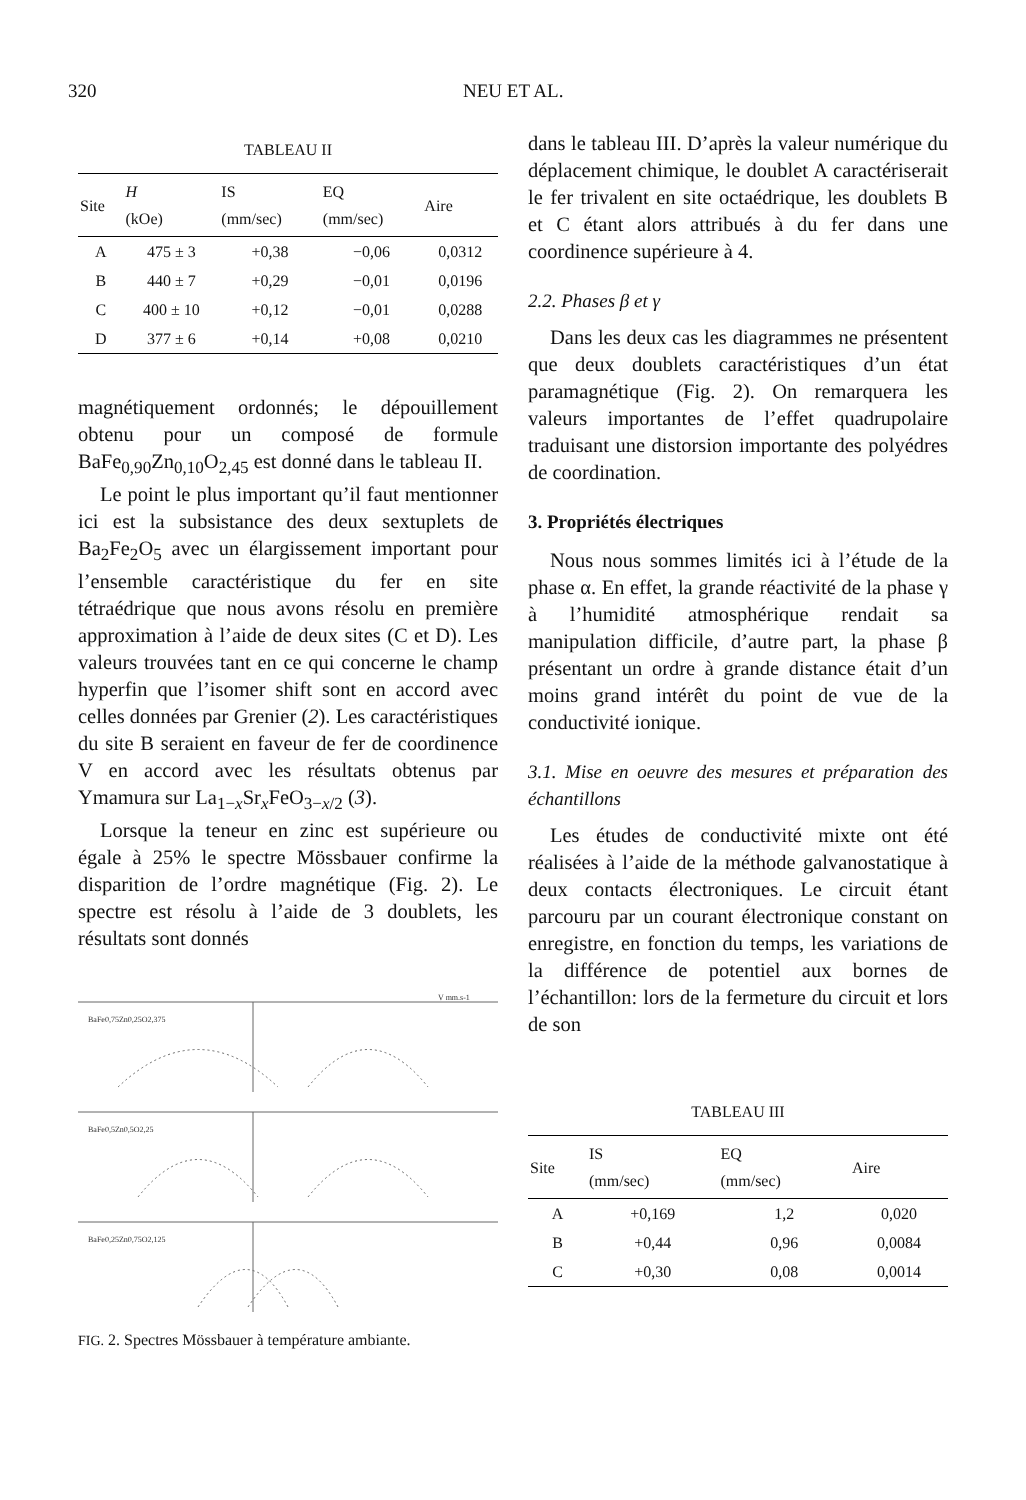320 NEU ET AL.
TABLEAU II
| Site | H (kOe) | IS (mm/sec) | EQ (mm/sec) | Aire |
| --- | --- | --- | --- | --- |
| A | 475 ± 3 | +0,38 | −0,06 | 0,0312 |
| B | 440 ± 7 | +0,29 | −0,01 | 0,0196 |
| C | 400 ± 10 | +0,12 | −0,01 | 0,0288 |
| D | 377 ± 6 | +0,14 | +0,08 | 0,0210 |
magnétiquement ordonnés; le dépouillement obtenu pour un composé de formule BaFe<sub>0,90</sub>Zn<sub>0,10</sub>O<sub>2,45</sub> est donné dans le tableau II.
Le point le plus important qu’il faut mentionner ici est la subsistance des deux sextuplets de Ba<sub>2</sub>Fe<sub>2</sub>O<sub>5</sub> avec un élargissement important pour l’ensemble caractéristique du fer en site tétraédrique que nous avons résolu en première approximation à l’aide de deux sites (C et D). Les valeurs trouvées tant en ce qui concerne le champ hyperfin que l’isomer shift sont en accord avec celles données par Grenier (2). Les caractéristiques du site B seraient en faveur de fer de coordinence V en accord avec les résultats obtenus par Ymamura sur La<sub>1−x</sub>Sr<sub>x</sub>FeO<sub>3−x/2</sub> (3).
Lorsque la teneur en zinc est supérieure ou égale à 25% le spectre Mössbauer confirme la disparition de l’ordre magnétique (Fig. 2). Le spectre est résolu à l’aide de 3 doublets, les résultats sont donnés
BaFe0,75Zn0,25O2,375
BaFe0,5Zn0,5O2,25
BaFe0,25Zn0,75O2,125
V mm.s-1
FIG. 2. Spectres Mössbauer à température ambiante.
dans le tableau III. D’après la valeur numérique du déplacement chimique, le doublet A caractériserait le fer trivalent en site octaédrique, les doublets B et C étant alors attribués à du fer dans une coordinence supérieure à 4.
2.2. Phases β et γ
Dans les deux cas les diagrammes ne présentent que deux doublets caractéristiques d’un état paramagnétique (Fig. 2). On remarquera les valeurs importantes de l’effet quadrupolaire traduisant une distorsion importante des polyédres de coordination.
3. Propriétés électriques
Nous nous sommes limités ici à l’étude de la phase α. En effet, la grande réactivité de la phase γ à l’humidité atmosphérique rendait sa manipulation difficile, d’autre part, la phase β présentant un ordre à grande distance était d’un moins grand intérêt du point de vue de la conductivité ionique.
3.1. Mise en oeuvre des mesures et préparation des échantillons
Les études de conductivité mixte ont été réalisées à l’aide de la méthode galvanostatique à deux contacts électroniques. Le circuit étant parcouru par un courant électronique constant on enregistre, en fonction du temps, les variations de la différence de potentiel aux bornes de l’échantillon: lors de la fermeture du circuit et lors de son
TABLEAU III
| Site | IS (mm/sec) | EQ (mm/sec) | Aire |
| --- | --- | --- | --- |
| A | +0,169 | 1,2 | 0,020 |
| B | +0,44 | 0,96 | 0,0084 |
| C | +0,30 | 0,08 | 0,0014 |